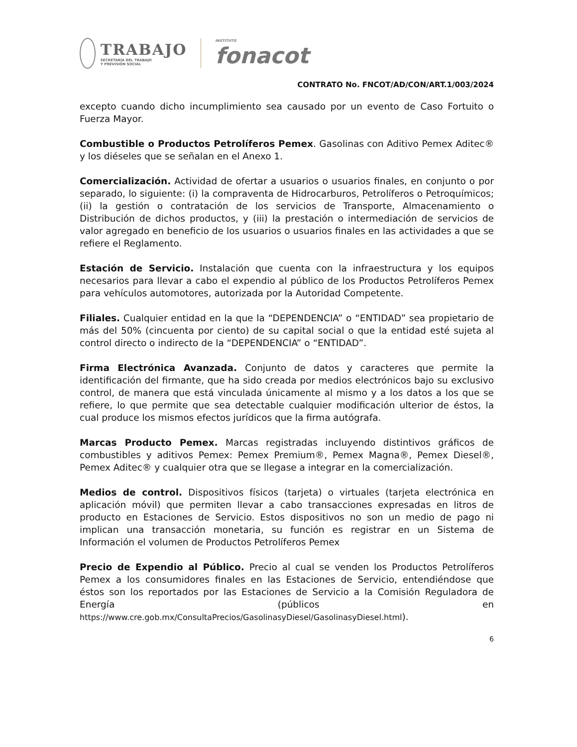TRABAJO
SECRETARÍA DEL TRABAJO
Y PREVISIÓN SOCIAL
INSTITUTO
fonacot
CONTRATO No. FNCOT/AD/CON/ART.1/003/2024
excepto cuando dicho incumplimiento sea causado por un evento de Caso Fortuito o Fuerza Mayor.
Combustible o Productos Petrolíferos Pemex. Gasolinas con Aditivo Pemex Aditec® y los diéseles que se señalan en el Anexo 1.
Comercialización. Actividad de ofertar a usuarios o usuarios finales, en conjunto o por separado, lo siguiente: (i) la compraventa de Hidrocarburos, Petrolíferos o Petroquímicos; (ii) la gestión o contratación de los servicios de Transporte, Almacenamiento o Distribución de dichos productos, y (iii) la prestación o intermediación de servicios de valor agregado en beneficio de los usuarios o usuarios finales en las actividades a que se refiere el Reglamento.
Estación de Servicio. Instalación que cuenta con la infraestructura y los equipos necesarios para llevar a cabo el expendio al público de los Productos Petrolíferos Pemex para vehículos automotores, autorizada por la Autoridad Competente.
Filiales. Cualquier entidad en la que la “DEPENDENCIA” o “ENTIDAD” sea propietario de más del 50% (cincuenta por ciento) de su capital social o que la entidad esté sujeta al control directo o indirecto de la “DEPENDENCIA” o “ENTIDAD”.
Firma Electrónica Avanzada. Conjunto de datos y caracteres que permite la identificación del firmante, que ha sido creada por medios electrónicos bajo su exclusivo control, de manera que está vinculada únicamente al mismo y a los datos a los que se refiere, lo que permite que sea detectable cualquier modificación ulterior de éstos, la cual produce los mismos efectos jurídicos que la firma autógrafa.
Marcas Producto Pemex. Marcas registradas incluyendo distintivos gráficos de combustibles y aditivos Pemex: Pemex Premium®, Pemex Magna®, Pemex Diesel®, Pemex Aditec® y cualquier otra que se llegase a integrar en la comercialización.
Medios de control. Dispositivos físicos (tarjeta) o virtuales (tarjeta electrónica en aplicación móvil) que permiten llevar a cabo transacciones expresadas en litros de producto en Estaciones de Servicio. Estos dispositivos no son un medio de pago ni implican una transacción monetaria, su función es registrar en un Sistema de Información el volumen de Productos Petrolíferos Pemex
Precio de Expendio al Público. Precio al cual se venden los Productos Petrolíferos Pemex a los consumidores finales en las Estaciones de Servicio, entendiéndose que éstos son los reportados por las Estaciones de Servicio a la Comisión Reguladora de Energía (públicos en https://www.cre.gob.mx/ConsultaPrecios/GasolinasyDiesel/GasolinasyDiesel.html).
6